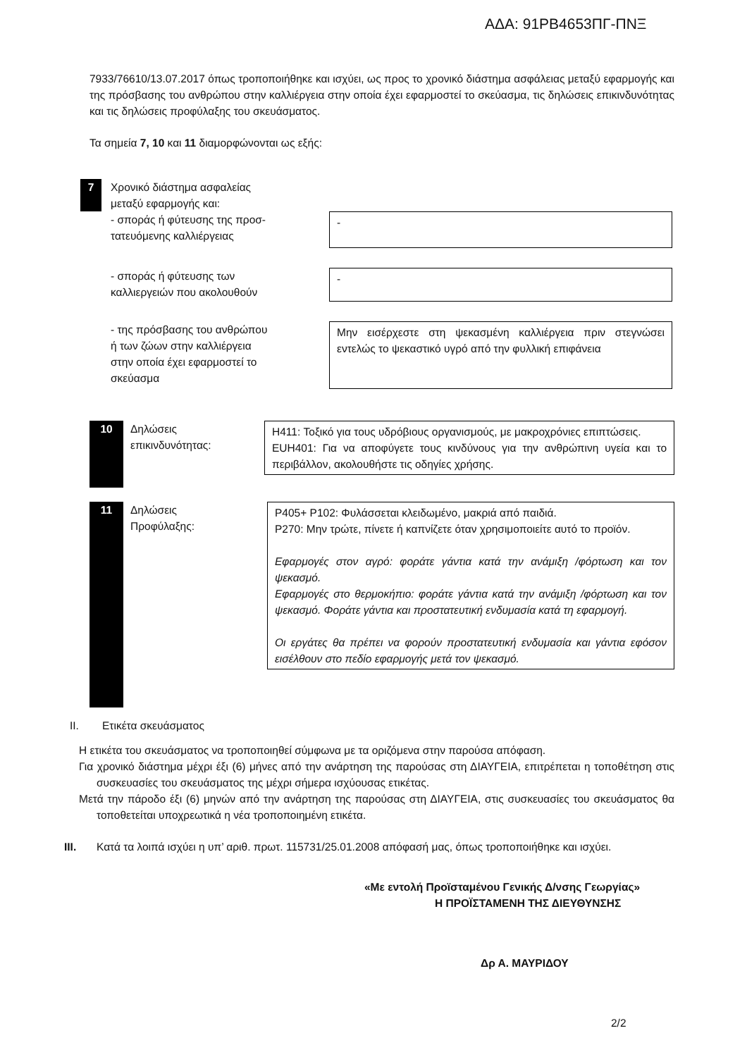ΑΔΑ: 91ΡΒ4653ΠΓ-ΠΝΞ
7933/76610/13.07.2017 όπως τροποποιήθηκε και ισχύει, ως προς το χρονικό διάστημα ασφάλειας μεταξύ εφαρμογής και της πρόσβασης του ανθρώπου στην καλλιέργεια στην οποία έχει εφαρμοστεί το σκεύασμα, τις δηλώσεις επικινδυνότητας και τις δηλώσεις προφύλαξης του σκευάσματος.
Τα σημεία 7, 10 και 11 διαμορφώνονται ως εξής:
7
Χρονικό διάστημα ασφαλείας
μεταξύ εφαρμογής και:
- σποράς ή φύτευσης της προσ-
τατευόμενης καλλιέργειας
-
- σποράς ή φύτευσης των
καλλιεργειών που ακολουθούν
-
- της πρόσβασης του ανθρώπου
ή των ζώων στην καλλιέργεια
στην οποία έχει εφαρμοστεί το
σκεύασμα
Μην εισέρχεστε στη ψεκασμένη καλλιέργεια πριν στεγνώσει εντελώς το ψεκαστικό υγρό από την φυλλική επιφάνεια
10
Δηλώσεις
επικινδυνότητας:
H411: Τοξικό για τους υδρόβιους οργανισμούς, με μακροχρόνιες επιπτώσεις.
EUH401: Για να αποφύγετε τους κινδύνους για την ανθρώπινη υγεία και το περιβάλλον, ακολουθήστε τις οδηγίες χρήσης.
11
Δηλώσεις
Προφύλαξης:
P405+ P102: Φυλάσσεται κλειδωμένο, μακριά από παιδιά.
P270: Μην τρώτε, πίνετε ή καπνίζετε όταν χρησιμοποιείτε αυτό το προϊόν.
Εφαρμογές στον αγρό: φοράτε γάντια κατά την ανάμιξη /φόρτωση και τον ψεκασμό.
Εφαρμογές στο θερμοκήπιο: φοράτε γάντια κατά την ανάμιξη /φόρτωση και τον ψεκασμό. Φοράτε γάντια και προστατευτική ενδυμασία κατά τη εφαρμογή.
Οι εργάτες θα πρέπει να φορούν προστατευτική ενδυμασία και γάντια εφόσον εισέλθουν στο πεδίο εφαρμογής μετά τον ψεκασμό.
II. Ετικέτα σκευάσματος
Η ετικέτα του σκευάσματος να τροποποιηθεί σύμφωνα με τα οριζόμενα στην παρούσα απόφαση.
Για χρονικό διάστημα μέχρι έξι (6) μήνες από την ανάρτηση της παρούσας στη ΔΙΑΥΓΕΙΑ, επιτρέπεται η τοποθέτηση στις συσκευασίες του σκευάσματος της μέχρι σήμερα ισχύουσας ετικέτας.
Μετά την πάροδο έξι (6) μηνών από την ανάρτηση της παρούσας στη ΔΙΑΥΓΕΙΑ, στις συσκευασίες του σκευάσματος θα τοποθετείται υποχρεωτικά η νέα τροποποιημένη ετικέτα.
III. Κατά τα λοιπά ισχύει η υπ’ αριθ. πρωτ. 115731/25.01.2008 απόφασή μας, όπως τροποποιήθηκε και ισχύει.
«Με εντολή Προϊσταμένου Γενικής Δ/νσης Γεωργίας»
Η ΠΡΟΪΣΤΑΜΕΝΗ ΤΗΣ ΔΙΕΥΘΥΝΣΗΣ
Δρ Α. ΜΑΥΡΙΔΟΥ
2/2